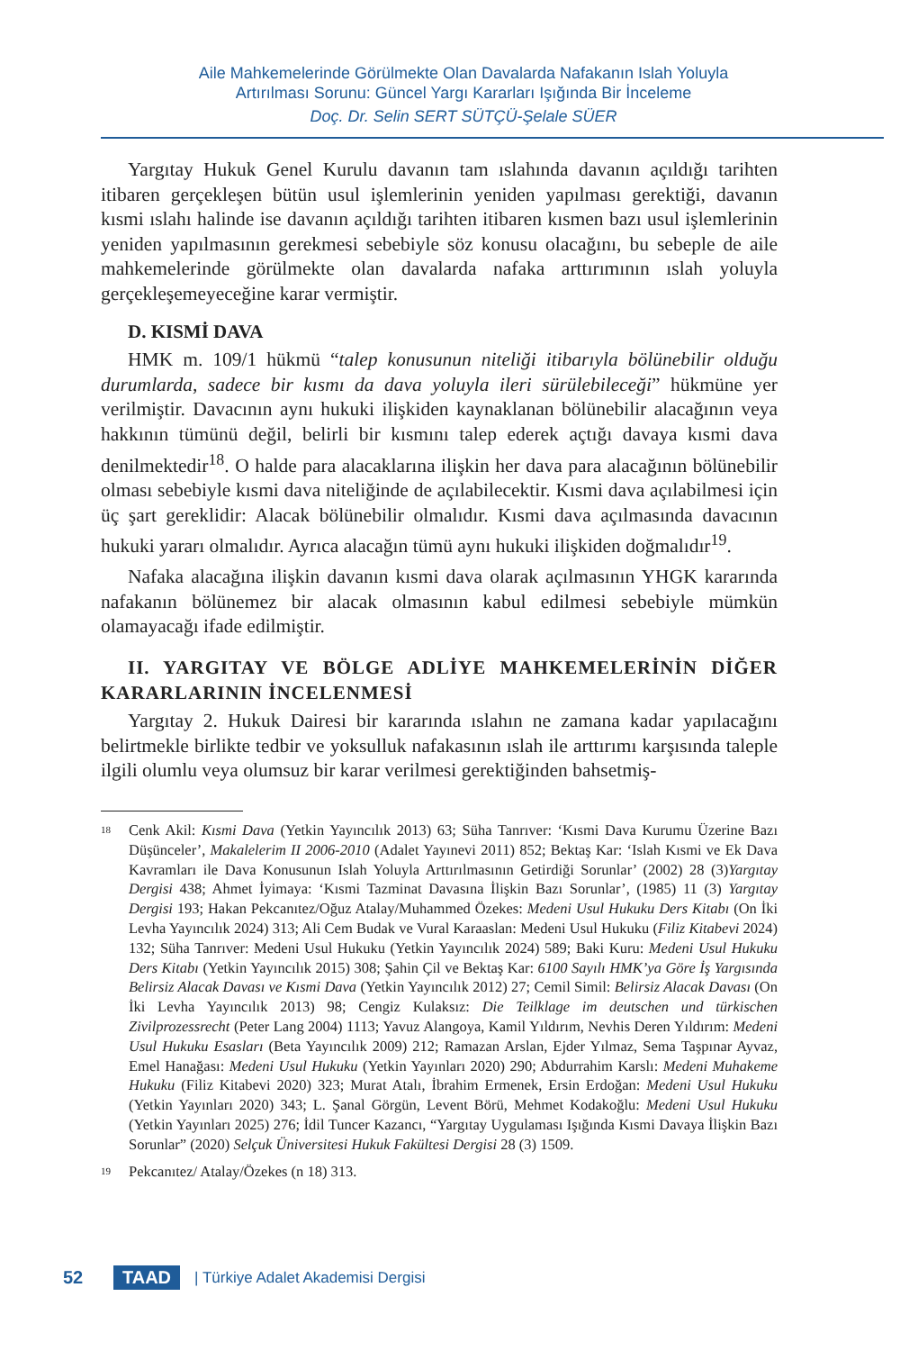Aile Mahkemelerinde Görülmekte Olan Davalarda Nafakanın Islah Yoluyla
Artırılması Sorunu: Güncel Yargı Kararları Işığında Bir İnceleme
Doç. Dr. Selin SERT SÜTÇÜ-Şelale SÜER
Yargıtay Hukuk Genel Kurulu davanın tam ıslahında davanın açıldığı tarihten itibaren gerçekleşen bütün usul işlemlerinin yeniden yapılması gerektiği, davanın kısmi ıslahı halinde ise davanın açıldığı tarihten itibaren kısmen bazı usul işlemlerinin yeniden yapılmasının gerekmesi sebebiyle söz konusu olacağını, bu sebeple de aile mahkemelerinde görülmekte olan davalarda nafaka arttırımının ıslah yoluyla gerçekleşemeyeceğine karar vermiştir.
D. KISMİ DAVA
HMK m. 109/1 hükmü “talep konusunun niteliği itibarıyla bölünebilir olduğu durumlarda, sadece bir kısmı da dava yoluyla ileri sürülebileceği” hükmüne yer verilmiştir. Davacının aynı hukuki ilişkiden kaynaklanan bölünebilir alacağının veya hakkının tümünü değil, belirli bir kısmını talep ederek açtığı davaya kısmi dava denilmektedir<sup>18</sup>. O halde para alacaklarına ilişkin her dava para alacağının bölünebilir olması sebebiyle kısmi dava niteliğinde de açılabilecektir. Kısmi dava açılabilmesi için üç şart gereklidir: Alacak bölünebilir olmalıdır. Kısmi dava açılmasında davacının hukuki yararı olmalıdır. Ayrıca alacağın tümü aynı hukuki ilişkiden doğmalıdır<sup>19</sup>.
Nafaka alacağına ilişkin davanın kısmi dava olarak açılmasının YHGK kararında nafakanın bölünemez bir alacak olmasının kabul edilmesi sebebiyle mümkün olamayacağı ifade edilmiştir.
II. YARGITAY VE BÖLGE ADLİYE MAHKEMELERİNİN DİĞER KARARLARININ İNCELENMESİ
Yargıtay 2. Hukuk Dairesi bir kararında ıslahın ne zamana kadar yapılacağını belirtmekle birlikte tedbir ve yoksulluk nafakasının ıslah ile arttırımı karşısında taleple ilgili olumlu veya olumsuz bir karar verilmesi gerektiğinden bahsetmiş-
18
Cenk Akil: Kısmi Dava (Yetkin Yayıncılık 2013) 63; Süha Tanrıver: ‘Kısmi Dava Kurumu Üzerine Bazı Düşünceler’, Makalelerim II 2006-2010 (Adalet Yayınevi 2011) 852; Bektaş Kar: ‘Islah Kısmi ve Ek Dava Kavramları ile Dava Konusunun Islah Yoluyla Arttırılmasının Getirdiği Sorunlar’ (2002) 28 (3)Yargıtay Dergisi 438; Ahmet İyimaya: ‘Kısmi Tazminat Davasına İlişkin Bazı Sorunlar’, (1985) 11 (3) Yargıtay Dergisi 193; Hakan Pekcanıtez/Oğuz Atalay/Muhammed Özekes: Medeni Usul Hukuku Ders Kitabı (On İki Levha Yayıncılık 2024) 313; Ali Cem Budak ve Vural Karaaslan: Medeni Usul Hukuku (Filiz Kitabevi 2024) 132; Süha Tanrıver: Medeni Usul Hukuku (Yetkin Yayıncılık 2024) 589; Baki Kuru: Medeni Usul Hukuku Ders Kitabı (Yetkin Yayıncılık 2015) 308; Şahin Çil ve Bektaş Kar: 6100 Sayılı HMK’ya Göre İş Yargısında Belirsiz Alacak Davası ve Kısmi Dava (Yetkin Yayıncılık 2012) 27; Cemil Simil: Belirsiz Alacak Davası (On İki Levha Yayıncılık 2013) 98; Cengiz Kulaksız: Die Teilklage im deutschen und türkischen Zivilprozessrecht (Peter Lang 2004) 1113; Yavuz Alangoya, Kamil Yıldırım, Nevhis Deren Yıldırım: Medeni Usul Hukuku Esasları (Beta Yayıncılık 2009) 212; Ramazan Arslan, Ejder Yılmaz, Sema Taşpınar Ayvaz, Emel Hanağası: Medeni Usul Hukuku (Yetkin Yayınları 2020) 290; Abdurrahim Karslı: Medeni Muhakeme Hukuku (Filiz Kitabevi 2020) 323; Murat Atalı, İbrahim Ermenek, Ersin Erdoğan: Medeni Usul Hukuku (Yetkin Yayınları 2020) 343; L. Şanal Görgün, Levent Börü, Mehmet Kodakoğlu: Medeni Usul Hukuku (Yetkin Yayınları 2025) 276; İdil Tuncer Kazancı, “Yargıtay Uygulaması Işığında Kısmi Davaya İlişkin Bazı Sorunlar” (2020) Selçuk Üniversitesi Hukuk Fakültesi Dergisi 28 (3) 1509.
19
Pekcanıtez/ Atalay/Özekes (n 18) 313.
52 TAAD | Türkiye Adalet Akademisi Dergisi